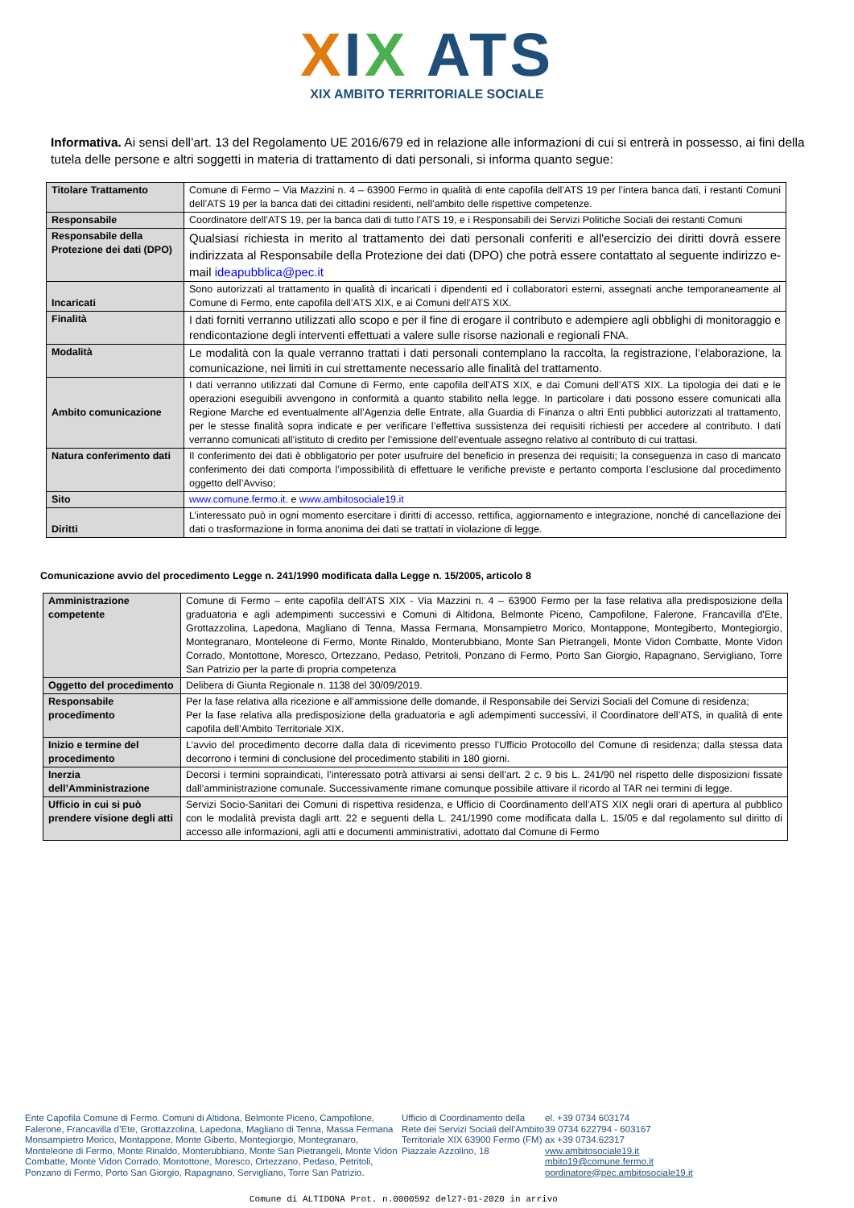XIX ATS
XIX AMBITO TERRITORIALE SOCIALE
Informativa. Ai sensi dell’art. 13 del Regolamento UE 2016/679 ed in relazione alle informazioni di cui si entrerà in possesso, ai fini della tutela delle persone e altri soggetti in materia di trattamento di dati personali, si informa quanto segue:
| Titolare Trattamento | Comune di Fermo – Via Mazzini n. 4 – 63900 Fermo in qualità di ente capofila dell’ATS 19 per l’intera banca dati, i restanti Comuni dell’ATS 19 per la banca dati dei cittadini residenti, nell’ambito delle rispettive competenze. |
| Responsabile | Coordinatore dell’ATS 19, per la banca dati di tutto l’ATS 19, e i Responsabili dei Servizi Politiche Sociali dei restanti Comuni |
| Responsabile della Protezione dei dati (DPO) | Qualsiasi richiesta in merito al trattamento dei dati personali conferiti e all'esercizio dei diritti dovrà essere indirizzata al Responsabile della Protezione dei dati (DPO) che potrà essere contattato al seguente indirizzo e-mail ideapubblica@pec.it |
| Incaricati | Sono autorizzati al trattamento in qualità di incaricati i dipendenti ed i collaboratori esterni, assegnati anche temporaneamente al Comune di Fermo, ente capofila dell’ATS XIX, e ai Comuni dell’ATS XIX. |
| Finalità | I dati forniti verranno utilizzati allo scopo e per il fine di erogare il contributo e adempiere agli obblighi di monitoraggio e rendicontazione degli interventi effettuati a valere sulle risorse nazionali e regionali FNA. |
| Modalità | Le modalità con la quale verranno trattati i dati personali contemplano la raccolta, la registrazione, l’elaborazione, la comunicazione, nei limiti in cui strettamente necessario alle finalità del trattamento. |
| Ambito comunicazione | I dati verranno utilizzati dal Comune di Fermo, ente capofila dell’ATS XIX, e dai Comuni dell’ATS XIX. La tipologia dei dati e le operazioni eseguibili avvengono in conformità a quanto stabilito nella legge. In particolare i dati possono essere comunicati alla Regione Marche ed eventualmente all’Agenzia delle Entrate, alla Guardia di Finanza o altri Enti pubblici autorizzati al trattamento, per le stesse finalità sopra indicate e per verificare l’effettiva sussistenza dei requisiti richiesti per accedere al contributo. I dati verranno comunicati all’istituto di credito per l’emissione dell’eventuale assegno relativo al contributo di cui trattasi. |
| Natura conferimento dati | Il conferimento dei dati è obbligatorio per poter usufruire del beneficio in presenza dei requisiti; la conseguenza in caso di mancato conferimento dei dati comporta l’impossibilità di effettuare le verifiche previste e pertanto comporta l’esclusione dal procedimento oggetto dell’Avviso; |
| Sito | www.comune.fermo.it . e www.ambitosociale19.it |
| Diritti | L’interessato può in ogni momento esercitare i diritti di accesso, rettifica, aggiornamento e integrazione, nonché di cancellazione dei dati o trasformazione in forma anonima dei dati se trattati in violazione di legge. |
Comunicazione avvio del procedimento Legge n. 241/1990 modificata dalla Legge n. 15/2005, articolo 8
| Amministrazione competente | Comune di Fermo – ente capofila dell’ATS XIX - Via Mazzini n. 4 – 63900 Fermo per la fase relativa alla predisposizione della graduatoria e agli adempimenti successivi e Comuni di Altidona, Belmonte Piceno, Campofilone, Falerone, Francavilla d'Ete, Grottazzolina, Lapedona, Magliano di Tenna, Massa Fermana, Monsampietro Morico, Montappone, Montegiberto, Montegiorgio, Montegranaro, Monteleone di Fermo, Monte Rinaldo, Monterubbiano, Monte San Pietrangeli, Monte Vidon Combatte, Monte Vidon Corrado, Montottone, Moresco, Ortezzano, Pedaso, Petritoli, Ponzano di Fermo, Porto San Giorgio, Rapagnano, Servigliano, Torre San Patrizio per la parte di propria competenza |
| Oggetto del procedimento | Delibera di Giunta Regionale n. 1138 del 30/09/2019. |
| Responsabile procedimento | Per la fase relativa alla ricezione e all’ammissione delle domande, il Responsabile dei Servizi Sociali del Comune di residenza; Per la fase relativa alla predisposizione della graduatoria e agli adempimenti successivi, il Coordinatore dell’ATS, in qualità di ente capofila dell’Ambito Territoriale XIX. |
| Inizio e termine del procedimento | L’avvio del procedimento decorre dalla data di ricevimento presso l’Ufficio Protocollo del Comune di residenza; dalla stessa data decorrono i termini di conclusione del procedimento stabiliti in 180 giorni. |
| Inerzia dell’Amministrazione | Decorsi i termini sopraindicati, l’interessato potrà attivarsi ai sensi dell’art. 2 c. 9 bis L. 241/90 nel rispetto delle disposizioni fissate dall’amministrazione comunale. Successivamente rimane comunque possibile attivare il ricordo al TAR nei termini di legge. |
| Ufficio in cui si può prendere visione degli atti | Servizi Socio-Sanitari dei Comuni di rispettiva residenza, e Ufficio di Coordinamento dell’ATS XIX negli orari di apertura al pubblico con le modalità prevista dagli artt. 22 e seguenti della L. 241/1990 come modificata dalla L. 15/05 e dal regolamento sul diritto di accesso alle informazioni, agli atti e documenti amministrativi, adottato dal Comune di Fermo |
Ente Capofila Comune di Fermo. Comuni di Altidona, Belmonte Piceno, Campofilone, Falerone, Francavilla d’Ete, Grottazzolina, Lapedona, Magliano di Tenna, Massa Fermana Monsampietro Morico, Montappone, Monte Giberto, Montegiorgio, Montegranaro, Monteleone di Fermo, Monte Rinaldo, Monterubbiano, Monte San Pietrangeli, Monte Vidon Combatte, Monte Vidon Corrado, Montottone, Moresco, Ortezzano, Pedaso, Petritoli, Ponzano di Fermo, Porto San Giorgio, Rapagnano, Servigliano, Torre San Patrizio.
Ufficio di Coordinamento della Rete dei Servizi Sociali dell’Ambito Territoriale XIX 63900 Fermo (FM) Piazzale Azzolino, 18
el. +39 0734 603174
39 0734 622794 - 603167
ax +39 0734.62317
vww.ambitosociale19.it
mbito19@comune.fermo.it
oordinatore@pec.ambitosociale19.it
Comune di ALTIDONA Prot. n.0000592 del27-01-2020 in arrivo